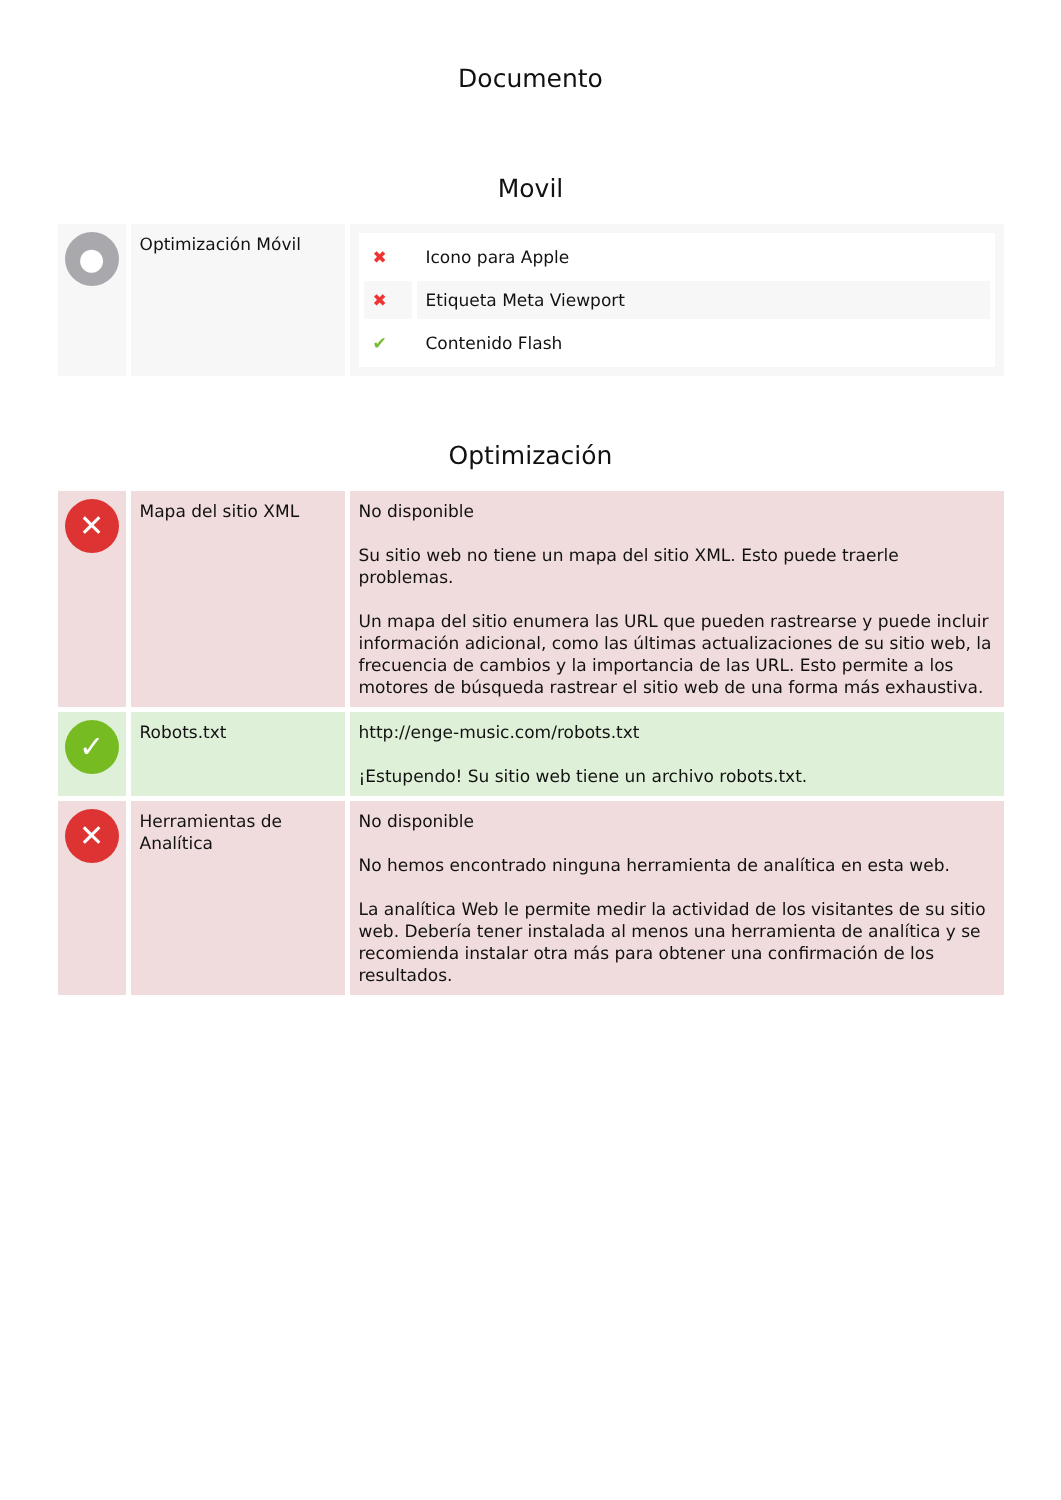Documento
Movil
| ● | Optimización Móvil | / ✖ / Icono para Apple / / ✖ / Etiqueta Meta Viewport / / ✔ / Contenido Flash / |
Optimización
| ✕ | Mapa del sitio XML | No disponible Su sitio web no tiene un mapa del sitio XML. Esto puede traerle problemas. Un mapa del sitio enumera las URL que pueden rastrearse y puede incluir información adicional, como las últimas actualizaciones de su sitio web, la frecuencia de cambios y la importancia de las URL. Esto permite a los motores de búsqueda rastrear el sitio web de una forma más exhaustiva. |
| ✓ | Robots.txt | http://enge-music.com/robots.txt ¡Estupendo! Su sitio web tiene un archivo robots.txt. |
| ✕ | Herramientas de Analítica | No disponible No hemos encontrado ninguna herramienta de analítica en esta web. La analítica Web le permite medir la actividad de los visitantes de su sitio web. Debería tener instalada al menos una herramienta de analítica y se recomienda instalar otra más para obtener una confirmación de los resultados. |